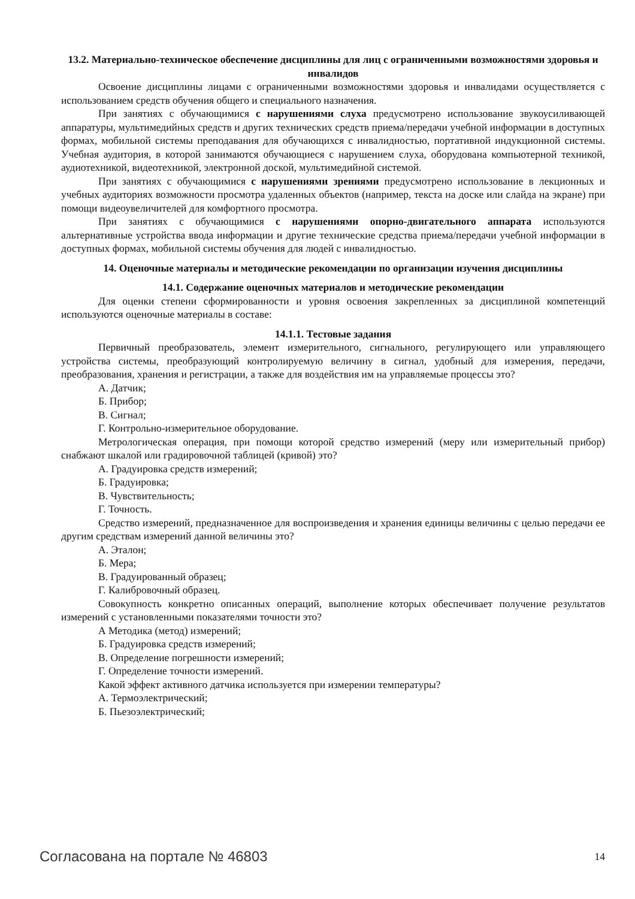13.2. Материально-техническое обеспечение дисциплины для лиц с ограниченными возможностями здоровья и инвалидов
Освоение дисциплины лицами с ограниченными возможностями здоровья и инвалидами осуществляется с использованием средств обучения общего и специального назначения.
При занятиях с обучающимися с нарушениями слуха предусмотрено использование звукоусиливающей аппаратуры, мультимедийных средств и других технических средств приема/передачи учебной информации в доступных формах, мобильной системы преподавания для обучающихся с инвалидностью, портативной индукционной системы. Учебная аудитория, в которой занимаются обучающиеся с нарушением слуха, оборудована компьютерной техникой, аудиотехникой, видеотехникой, электронной доской, мультимедийной системой.
При занятиях с обучающимися с нарушениями зрениями предусмотрено использование в лекционных и учебных аудиториях возможности просмотра удаленных объектов (например, текста на доске или слайда на экране) при помощи видеоувеличителей для комфортного просмотра.
При занятиях с обучающимися с нарушениями опорно-двигательного аппарата используются альтернативные устройства ввода информации и другие технические средства приема/передачи учебной информации в доступных формах, мобильной системы обучения для людей с инвалидностью.
14. Оценочные материалы и методические рекомендации по организации изучения дисциплины
14.1. Содержание оценочных материалов и методические рекомендации
Для оценки степени сформированности и уровня освоения закрепленных за дисциплиной компетенций используются оценочные материалы в составе:
14.1.1. Тестовые задания
Первичный преобразователь, элемент измерительного, сигнального, регулирующего или управляющего устройства системы, преобразующий контролируемую величину в сигнал, удобный для измерения, передачи, преобразования, хранения и регистрации, а также для воздействия им на управляемые процессы это?
А. Датчик;
Б. Прибор;
В. Сигнал;
Г. Контрольно-измерительное оборудование.
Метрологическая операция, при помощи которой средство измерений (меру или измерительный прибор) снабжают шкалой или градировочной таблицей (кривой) это?
А. Градуировка средств измерений;
Б. Градуировка;
В. Чувствительность;
Г. Точность.
Средство измерений, предназначенное для воспроизведения и хранения единицы величины с целью передачи ее другим средствам измерений данной величины это?
А. Эталон;
Б. Мера;
В. Градуированный образец;
Г. Калибровочный образец.
Совокупность конкретно описанных операций, выполнение которых обеспечивает получение результатов измерений с установленными показателями точности это?
А Методика (метод) измерений;
Б. Градуировка средств измерений;
В. Определение погрешности измерений;
Г. Определение точности измерений.
Какой эффект активного датчика используется при измерении температуры?
А. Термоэлектрический;
Б. Пьезоэлектрический;
Согласована на портале № 46803 14